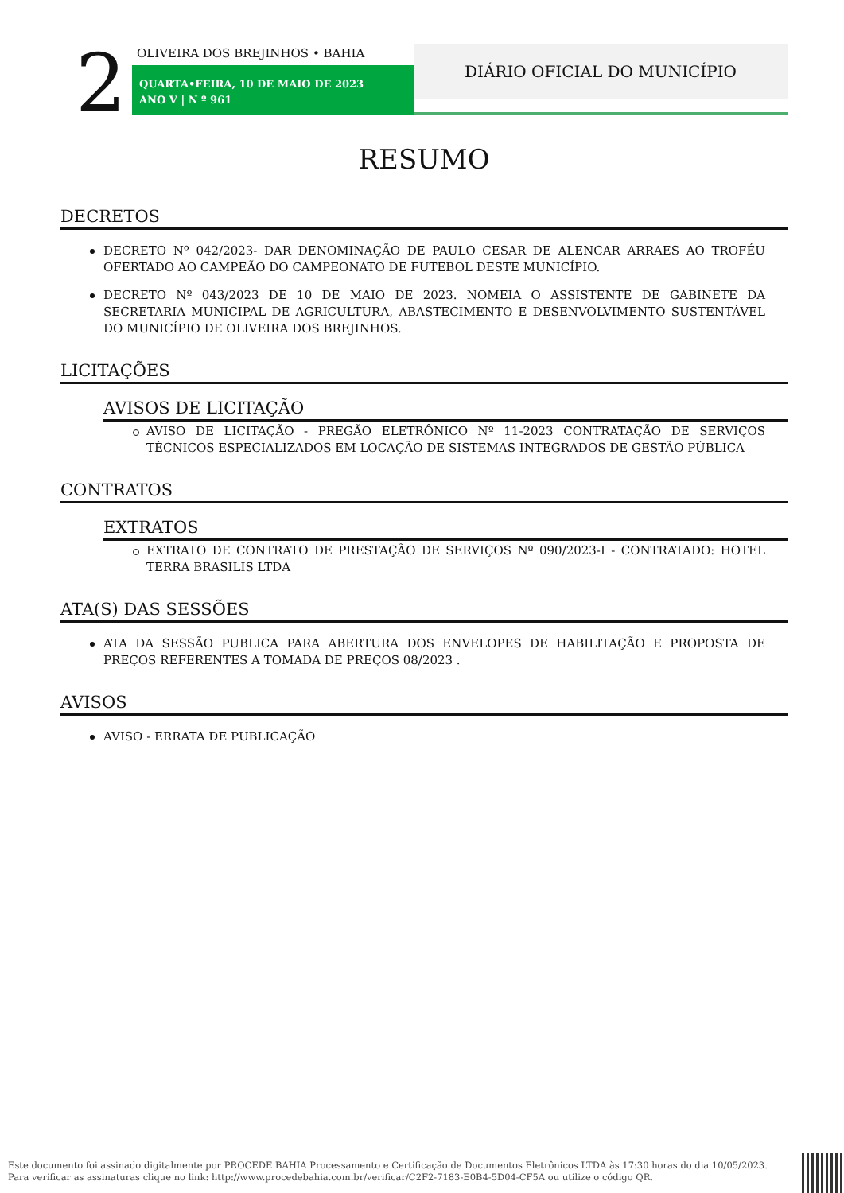2 OLIVEIRA DOS BREJINHOS • BAHIA
QUARTA•FEIRA, 10 DE MAIO DE 2023
ANO V | N º 961
DIÁRIO OFICIAL DO MUNICÍPIO
RESUMO
DECRETOS
DECRETO Nº 042/2023- DAR DENOMINAÇÃO DE PAULO CESAR DE ALENCAR ARRAES AO TROFÉU OFERTADO AO CAMPEÃO DO CAMPEONATO DE FUTEBOL DESTE MUNICÍPIO.
DECRETO Nº 043/2023 DE 10 DE MAIO DE 2023. NOMEIA O ASSISTENTE DE GABINETE DA SECRETARIA MUNICIPAL DE AGRICULTURA, ABASTECIMENTO E DESENVOLVIMENTO SUSTENTÁVEL DO MUNICÍPIO DE OLIVEIRA DOS BREJINHOS.
LICITAÇÕES
AVISOS DE LICITAÇÃO
AVISO DE LICITAÇÃO - PREGÃO ELETRÔNICO Nº 11-2023 CONTRATAÇÃO DE SERVIÇOS TÉCNICOS ESPECIALIZADOS EM LOCAÇÃO DE SISTEMAS INTEGRADOS DE GESTÃO PÚBLICA
CONTRATOS
EXTRATOS
EXTRATO DE CONTRATO DE PRESTAÇÃO DE SERVIÇOS Nº 090/2023-I - CONTRATADO: HOTEL TERRA BRASILIS LTDA
ATA(S) DAS SESSÕES
ATA DA SESSÃO PUBLICA PARA ABERTURA DOS ENVELOPES DE HABILITAÇÃO E PROPOSTA DE PREÇOS REFERENTES A TOMADA DE PREÇOS 08/2023 .
AVISOS
AVISO - ERRATA DE PUBLICAÇÃO
Este documento foi assinado digitalmente por PROCEDE BAHIA Processamento e Certificação de Documentos Eletrônicos LTDA às 17:30 horas do dia 10/05/2023.
Para verificar as assinaturas clique no link: http://www.procedebahia.com.br/verificar/C2F2-7183-E0B4-5D04-CF5A ou utilize o código QR.